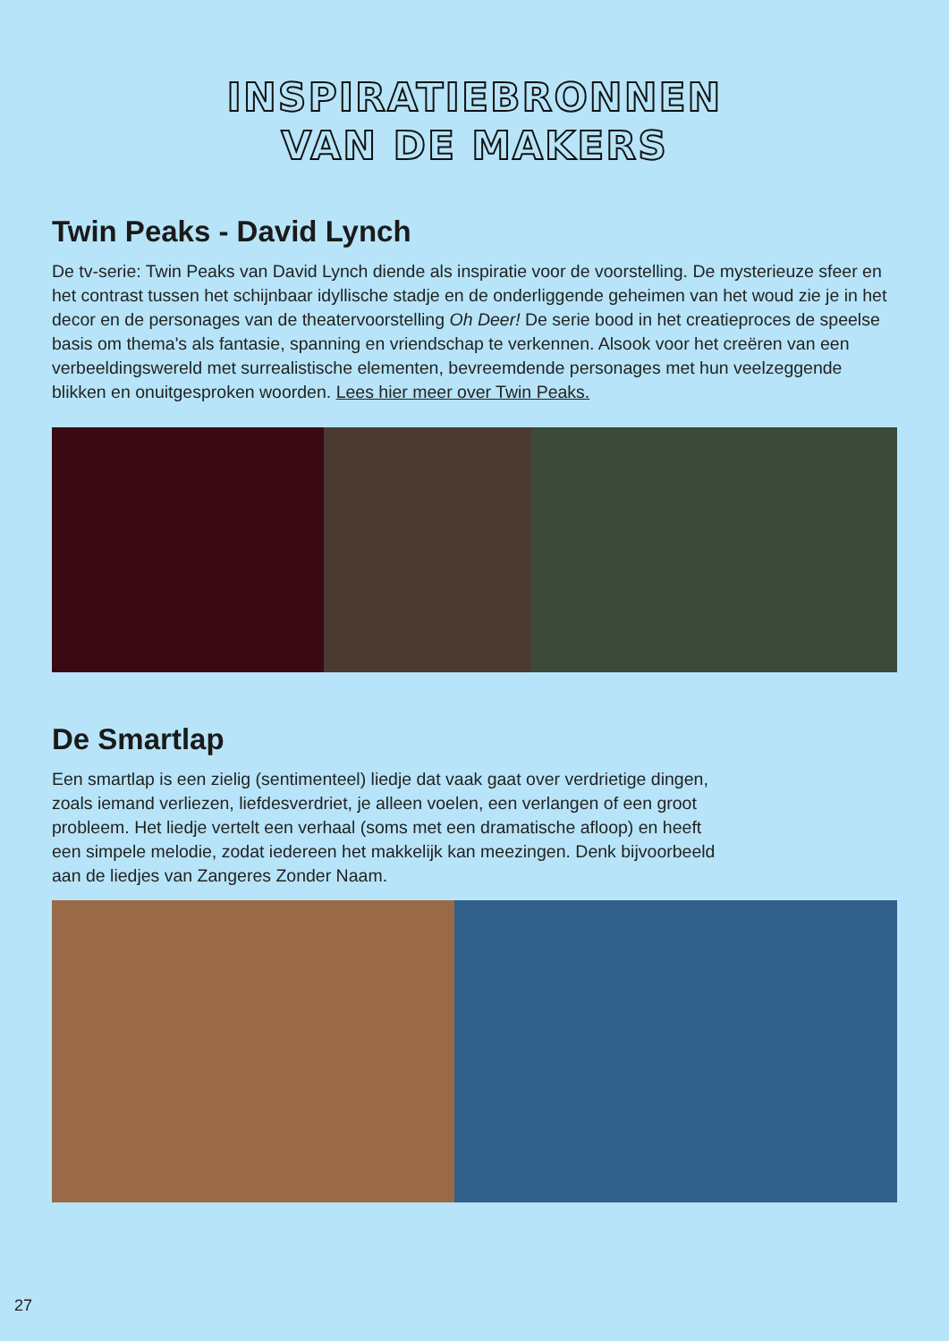INSPIRATIEBRONNEN
VAN DE MAKERS
Twin Peaks - David Lynch
De tv-serie: Twin Peaks van David Lynch diende als inspiratie voor de voorstelling. De mysterieuze sfeer en het contrast tussen het schijnbaar idyllische stadje en de onderliggende geheimen van het woud zie je in het decor en de personages van de theatervoorstelling Oh Deer! De serie bood in het creatieproces de speelse basis om thema's als fantasie, spanning en vriendschap te verkennen. Alsook voor het creëren van een verbeeldingswereld met surrealistische elementen, bevreemdende personages met hun veelzeggende blikken en onuitgesproken woorden. Lees hier meer over Twin Peaks.
De Smartlap
Een smartlap is een zielig (sentimenteel) liedje dat vaak gaat over verdrietige dingen,
zoals iemand verliezen, liefdesverdriet, je alleen voelen, een verlangen of een groot
probleem. Het liedje vertelt een verhaal (soms met een dramatische afloop) en heeft
een simpele melodie, zodat iedereen het makkelijk kan meezingen. Denk bijvoorbeeld
aan de liedjes van Zangeres Zonder Naam.
27